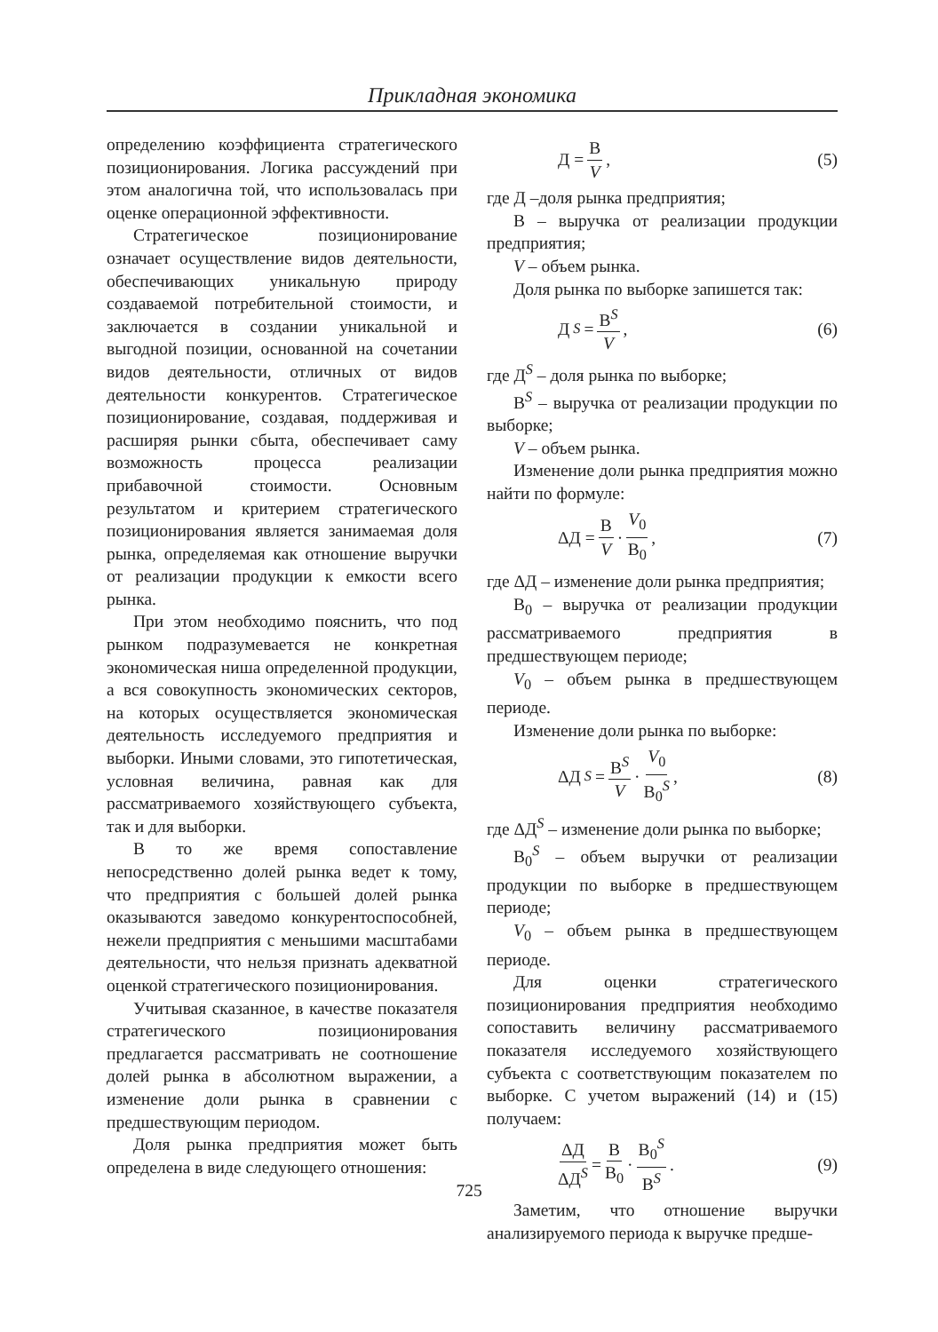Прикладная экономика
определению коэффициента стратегического позиционирования. Логика рассуждений при этом аналогична той, что использовалась при оценке операционной эффективности.
Стратегическое позиционирование означает осуществление видов деятельности, обеспечивающих уникальную природу создаваемой потребительной стоимости, и заключается в создании уникальной и выгодной позиции, основанной на сочетании видов деятельности, отличных от видов деятельности конкурентов. Стратегическое позиционирование, создавая, поддерживая и расширяя рынки сбыта, обеспечивает саму возможность процесса реализации прибавочной стоимости. Основным результатом и критерием стратегического позиционирования является занимаемая доля рынка, определяемая как отношение выручки от реализации продукции к емкости всего рынка.
При этом необходимо пояснить, что под рынком подразумевается не конкретная экономическая ниша определенной продукции, а вся совокупность экономических секторов, на которых осуществляется экономическая деятельность исследуемого предприятия и выборки. Иными словами, это гипотетическая, условная величина, равная как для рассматриваемого хозяйствующего субъекта, так и для выборки.
В то же время сопоставление непосредственно долей рынка ведет к тому, что предприятия с большей долей рынка оказываются заведомо конкурентоспособней, нежели предприятия с меньшими масштабами деятельности, что нельзя признать адекватной оценкой стратегического позиционирования.
Учитывая сказанное, в качестве показателя стратегического позиционирования предлагается рассматривать не соотношение долей рынка в абсолютном выражении, а изменение доли рынка в сравнении с предшествующим периодом.
Доля рынка предприятия может быть определена в виде следующего отношения:
Д = В V, (5)
где Д –доля рынка предприятия;
В – выручка от реализации продукции предприятия;
V – объем рынка.
Доля рынка по выборке запишется так:
Д<sup>S</sup> = В<sup>S</sup> V, (6)
где Д<sup>S</sup> – доля рынка по выборке;
В<sup>S</sup> – выручка от реализации продукции по выборке;
V – объем рынка.
Изменение доли рынка предприятия можно найти по формуле:
ΔД = В V · V<sub>0</sub> В<sub>0</sub>, (7)
где ΔД – изменение доли рынка предприятия;
В<sub>0</sub> – выручка от реализации продукции рассматриваемого предприятия в предшествующем периоде;
V<sub>0</sub> – объем рынка в предшествующем периоде.
Изменение доли рынка по выборке:
ΔД<sup>S</sup> = В<sup>S</sup> V · V<sub>0</sub> В<sub>0</sub><sup>S</sup>, (8)
где ΔД<sup>S</sup> – изменение доли рынка по выборке;
В<sub>0</sub><sup>S</sup> – объем выручки от реализации продукции по выборке в предшествующем периоде;
V<sub>0</sub> – объем рынка в предшествующем периоде.
Для оценки стратегического позиционирования предприятия необходимо сопоставить величину рассматриваемого показателя исследуемого хозяйствующего субъекта с соответствующим показателем по выборке. С учетом выражений (14) и (15) получаем:
ΔД ΔД<sup>S</sup> = В В<sub>0</sub> · В<sub>0</sub><sup>S</sup> В<sup>S</sup>. (9)
Заметим, что отношение выручки анализируемого периода к выручке предше-
725